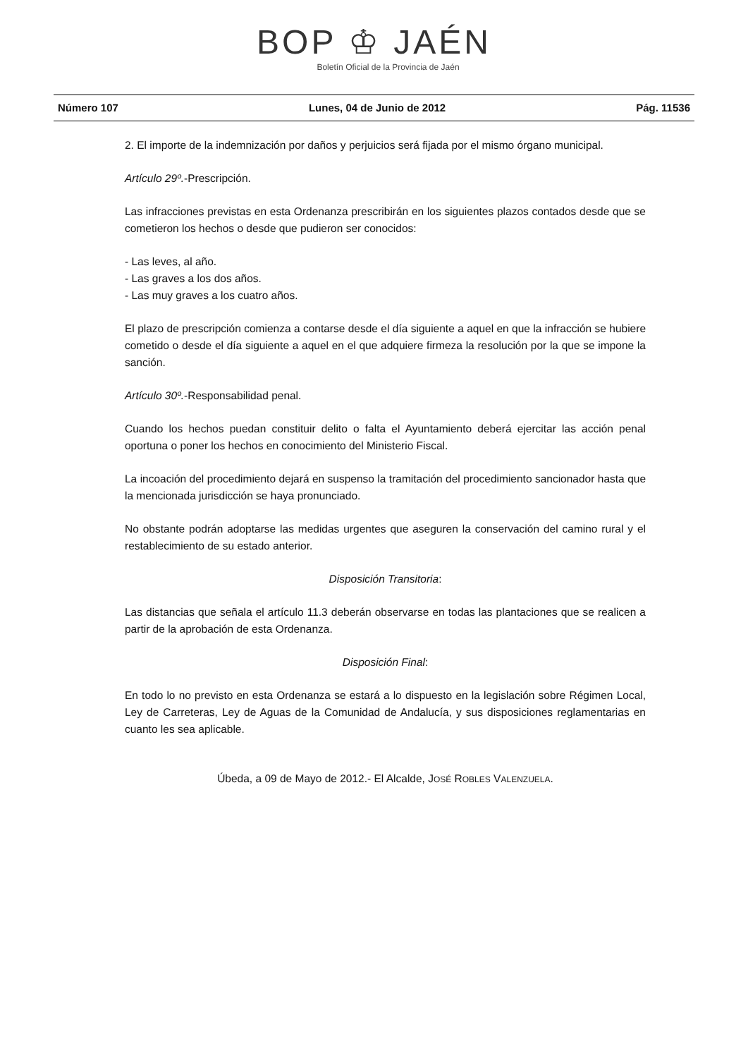BOP ♔ JAÉN
Boletín Oficial de la Provincia de Jaén
Número 107 Lunes, 04 de Junio de 2012 Pág. 11536
2. El importe de la indemnización por daños y perjuicios será fijada por el mismo órgano municipal.
Artículo 29º.-Prescripción.
Las infracciones previstas en esta Ordenanza prescribirán en los siguientes plazos contados desde que se cometieron los hechos o desde que pudieron ser conocidos:
- Las leves, al año.
- Las graves a los dos años.
- Las muy graves a los cuatro años.
El plazo de prescripción comienza a contarse desde el día siguiente a aquel en que la infracción se hubiere cometido o desde el día siguiente a aquel en el que adquiere firmeza la resolución por la que se impone la sanción.
Artículo 30º.-Responsabilidad penal.
Cuando los hechos puedan constituir delito o falta el Ayuntamiento deberá ejercitar las acción penal oportuna o poner los hechos en conocimiento del Ministerio Fiscal.
La incoación del procedimiento dejará en suspenso la tramitación del procedimiento sancionador hasta que la mencionada jurisdicción se haya pronunciado.
No obstante podrán adoptarse las medidas urgentes que aseguren la conservación del camino rural y el restablecimiento de su estado anterior.
Disposición Transitoria:
Las distancias que señala el artículo 11.3 deberán observarse en todas las plantaciones que se realicen a partir de la aprobación de esta Ordenanza.
Disposición Final:
En todo lo no previsto en esta Ordenanza se estará a lo dispuesto en la legislación sobre Régimen Local, Ley de Carreteras, Ley de Aguas de la Comunidad de Andalucía, y sus disposiciones reglamentarias en cuanto les sea aplicable.
Úbeda, a 09 de Mayo de 2012.- El Alcalde, JOSÉ ROBLES VALENZUELA.